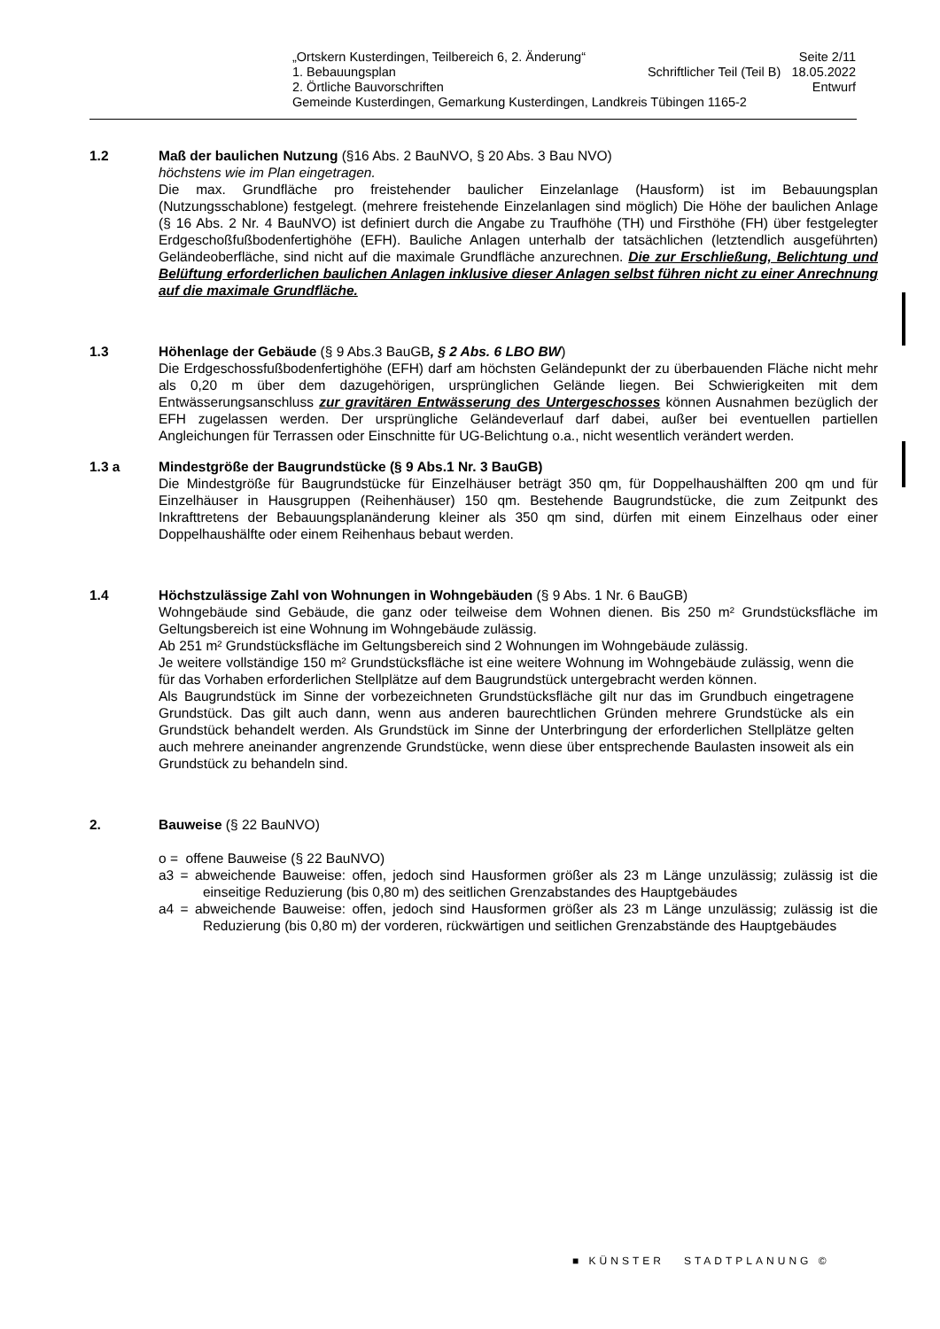„Ortskern Kusterdingen, Teilbereich 6, 2. Änderung“Seite 2/11
1. Bebauungsplan Schriftlicher Teil (Teil B) 18.05.2022
2. Örtliche Bauvorschriften Entwurf
Gemeinde Kusterdingen, Gemarkung Kusterdingen, Landkreis Tübingen 1165-2
1.2 Maß der baulichen Nutzung (§16 Abs. 2 BauNVO, § 20 Abs. 3 Bau NVO)
höchstens wie im Plan eingetragen.
Die max. Grundfläche pro freistehender baulicher Einzelanlage (Hausform) ist im Bebauungsplan (Nutzungsschablone) festgelegt. (mehrere freistehende Einzelanlagen sind möglich) Die Höhe der baulichen Anlage (§ 16 Abs. 2 Nr. 4 BauNVO) ist definiert durch die Angabe zu Traufhöhe (TH) und Firsthöhe (FH) über festgelegter Erdgeschoßfußbodenfertighöhe (EFH). Bauliche Anlagen unterhalb der tatsächlichen (letztendlich ausgeführten) Geländeoberfläche, sind nicht auf die maximale Grundfläche anzurechnen. Die zur Erschließung, Belichtung und Belüftung erforderlichen baulichen Anlagen inklusive dieser Anlagen selbst führen nicht zu einer Anrechnung auf die maximale Grundfläche.
1.3 Höhenlage der Gebäude (§ 9 Abs.3 BauGB, § 2 Abs. 6 LBO BW)
Die Erdgeschossfußbodenfertighöhe (EFH) darf am höchsten Geländepunkt der zu überbauenden Fläche nicht mehr als 0,20 m über dem dazugehörigen, ursprünglichen Gelände liegen. Bei Schwierigkeiten mit dem Entwässerungsanschluss zur gravitären Entwässerung des Untergeschosses können Ausnahmen bezüglich der EFH zugelassen werden. Der ursprüngliche Geländeverlauf darf dabei, außer bei eventuellen partiellen Angleichungen für Terrassen oder Einschnitte für UG-Belichtung o.a., nicht wesentlich verändert werden.
1.3 a Mindestgröße der Baugrundstücke (§ 9 Abs.1 Nr. 3 BauGB)
Die Mindestgröße für Baugrundstücke für Einzelhäuser beträgt 350 qm, für Doppelhaushälften 200 qm und für Einzelhäuser in Hausgruppen (Reihenhäuser) 150 qm. Bestehende Baugrundstücke, die zum Zeitpunkt des Inkrafttretens der Bebauungsplanänderung kleiner als 350 qm sind, dürfen mit einem Einzelhaus oder einer Doppelhaushälfte oder einem Reihenhaus bebaut werden.
1.4 Höchstzulässige Zahl von Wohnungen in Wohngebäuden (§ 9 Abs. 1 Nr. 6 BauGB)
Wohngebäude sind Gebäude, die ganz oder teilweise dem Wohnen dienen. Bis 250 m² Grundstücksfläche im Geltungsbereich ist eine Wohnung im Wohngebäude zulässig.
Ab 251 m² Grundstücksfläche im Geltungsbereich sind 2 Wohnungen im Wohngebäude zulässig.
Je weitere vollständige 150 m² Grundstücksfläche ist eine weitere Wohnung im Wohngebäude zulässig, wenn die für das Vorhaben erforderlichen Stellplätze auf dem Baugrundstück untergebracht werden können.
Als Baugrundstück im Sinne der vorbezeichneten Grundstücksfläche gilt nur das im Grundbuch eingetragene Grundstück. Das gilt auch dann, wenn aus anderen baurechtlichen Gründen mehrere Grundstücke als ein Grundstück behandelt werden. Als Grundstück im Sinne der Unterbringung der erforderlichen Stellplätze gelten auch mehrere aneinander angrenzende Grundstücke, wenn diese über entsprechende Baulasten insoweit als ein Grundstück zu behandeln sind.
2. Bauweise (§ 22 BauNVO)
o = offene Bauweise (§ 22 BauNVO)
a3 = abweichende Bauweise: offen, jedoch sind Hausformen größer als 23 m Länge unzulässig; zulässig ist die einseitige Reduzierung (bis 0,80 m) des seitlichen Grenzabstandes des Hauptgebäudes
a4 = abweichende Bauweise: offen, jedoch sind Hausformen größer als 23 m Länge unzulässig; zulässig ist die Reduzierung (bis 0,80 m) der vorderen, rückwärtigen und seitlichen Grenzabstände des Hauptgebäudes
■ KÜNSTER STADTPLANUNG ©